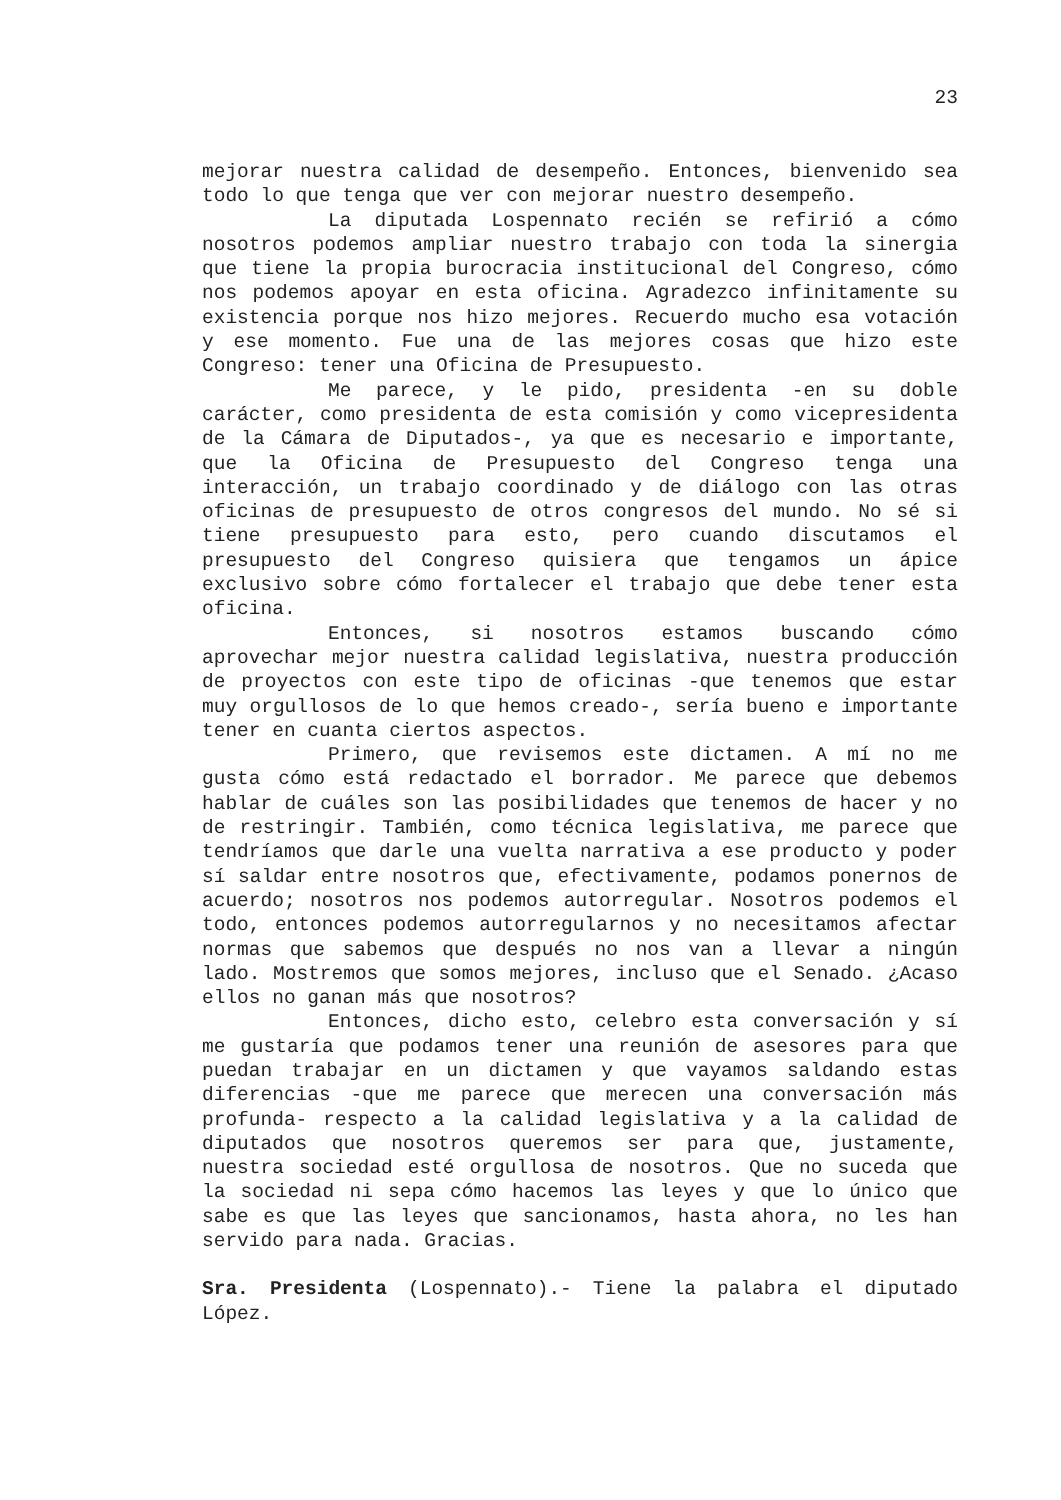23
mejorar nuestra calidad de desempeño. Entonces, bienvenido sea todo lo que tenga que ver con mejorar nuestro desempeño.
La diputada Lospennato recién se refirió a cómo nosotros podemos ampliar nuestro trabajo con toda la sinergia que tiene la propia burocracia institucional del Congreso, cómo nos podemos apoyar en esta oficina. Agradezco infinitamente su existencia porque nos hizo mejores. Recuerdo mucho esa votación y ese momento. Fue una de las mejores cosas que hizo este Congreso: tener una Oficina de Presupuesto.
Me parece, y le pido, presidenta -en su doble carácter, como presidenta de esta comisión y como vicepresidenta de la Cámara de Diputados-, ya que es necesario e importante, que la Oficina de Presupuesto del Congreso tenga una interacción, un trabajo coordinado y de diálogo con las otras oficinas de presupuesto de otros congresos del mundo. No sé si tiene presupuesto para esto, pero cuando discutamos el presupuesto del Congreso quisiera que tengamos un ápice exclusivo sobre cómo fortalecer el trabajo que debe tener esta oficina.
Entonces, si nosotros estamos buscando cómo aprovechar mejor nuestra calidad legislativa, nuestra producción de proyectos con este tipo de oficinas -que tenemos que estar muy orgullosos de lo que hemos creado-, sería bueno e importante tener en cuanta ciertos aspectos.
Primero, que revisemos este dictamen. A mí no me gusta cómo está redactado el borrador. Me parece que debemos hablar de cuáles son las posibilidades que tenemos de hacer y no de restringir. También, como técnica legislativa, me parece que tendríamos que darle una vuelta narrativa a ese producto y poder sí saldar entre nosotros que, efectivamente, podamos ponernos de acuerdo; nosotros nos podemos autorregular. Nosotros podemos el todo, entonces podemos autorregularnos y no necesitamos afectar normas que sabemos que después no nos van a llevar a ningún lado. Mostremos que somos mejores, incluso que el Senado. ¿Acaso ellos no ganan más que nosotros?
Entonces, dicho esto, celebro esta conversación y sí me gustaría que podamos tener una reunión de asesores para que puedan trabajar en un dictamen y que vayamos saldando estas diferencias -que me parece que merecen una conversación más profunda- respecto a la calidad legislativa y a la calidad de diputados que nosotros queremos ser para que, justamente, nuestra sociedad esté orgullosa de nosotros. Que no suceda que la sociedad ni sepa cómo hacemos las leyes y que lo único que sabe es que las leyes que sancionamos, hasta ahora, no les han servido para nada. Gracias.
Sra. Presidenta (Lospennato).- Tiene la palabra el diputado López.